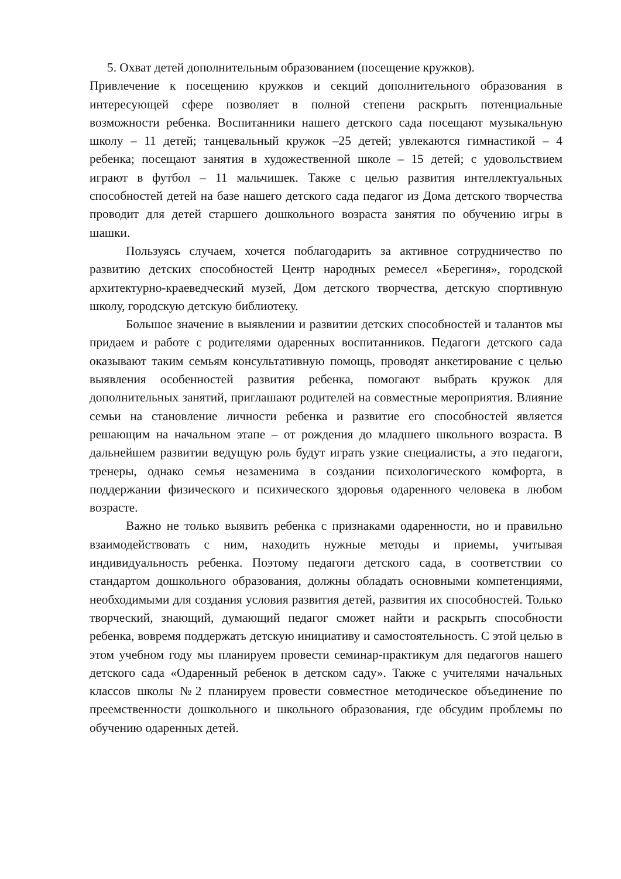5. Охват детей дополнительным образованием (посещение кружков).
Привлечение к посещению кружков и секций дополнительного образования в интересующей сфере позволяет в полной степени раскрыть потенциальные возможности ребенка. Воспитанники нашего детского сада посещают музыкальную школу – 11 детей; танцевальный кружок –25 детей; увлекаются гимнастикой – 4 ребенка; посещают занятия в художественной школе – 15 детей; с удовольствием играют в футбол – 11 мальчишек. Также с целью развития интеллектуальных способностей детей на базе нашего детского сада педагог из Дома детского творчества проводит для детей старшего дошкольного возраста занятия по обучению игры в шашки.
Пользуясь случаем, хочется поблагодарить за активное сотрудничество по развитию детских способностей Центр народных ремесел «Берегиня», городской архитектурно-краеведческий музей, Дом детского творчества, детскую спортивную школу, городскую детскую библиотеку.
Большое значение в выявлении и развитии детских способностей и талантов мы придаем и работе с родителями одаренных воспитанников. Педагоги детского сада оказывают таким семьям консультативную помощь, проводят анкетирование с целью выявления особенностей развития ребенка, помогают выбрать кружок для дополнительных занятий, приглашают родителей на совместные мероприятия. Влияние семьи на становление личности ребенка и развитие его способностей является решающим на начальном этапе – от рождения до младшего школьного возраста. В дальнейшем развитии ведущую роль будут играть узкие специалисты, а это педагоги, тренеры, однако семья незаменима в создании психологического комфорта, в поддержании физического и психического здоровья одаренного человека в любом возрасте.
Важно не только выявить ребенка с признаками одаренности, но и правильно взаимодействовать с ним, находить нужные методы и приемы, учитывая индивидуальность ребенка. Поэтому педагоги детского сада, в соответствии со стандартом дошкольного образования, должны обладать основными компетенциями, необходимыми для создания условия развития детей, развития их способностей. Только творческий, знающий, думающий педагог сможет найти и раскрыть способности ребенка, вовремя поддержать детскую инициативу и самостоятельность. С этой целью в этом учебном году мы планируем провести семинар-практикум для педагогов нашего детского сада «Одаренный ребенок в детском саду». Также с учителями начальных классов школы №2 планируем провести совместное методическое объединение по преемственности дошкольного и школьного образования, где обсудим проблемы по обучению одаренных детей.